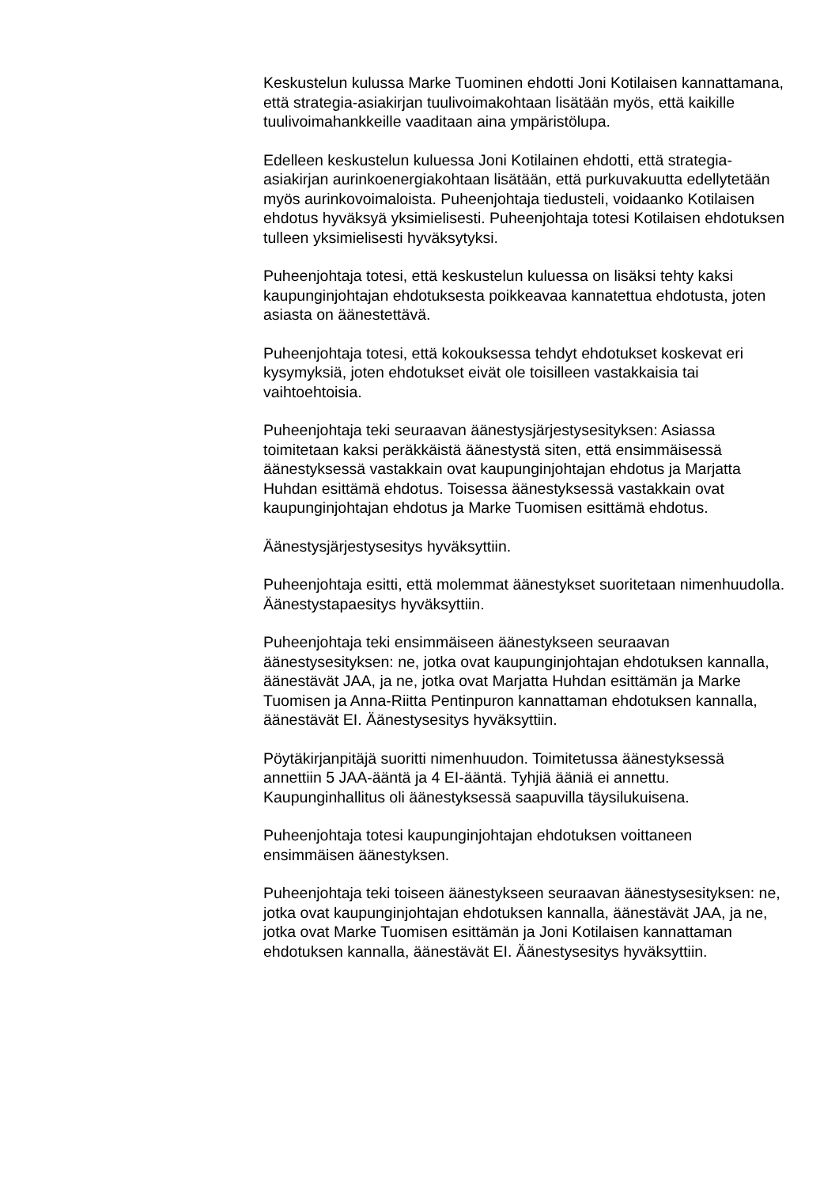Keskustelun kulussa Marke Tuominen ehdotti Joni Kotilaisen kannattamana, että strategia-asiakirjan tuulivoimakohtaan lisätään myös, että kaikille tuulivoimahankkeille vaaditaan aina ympäristölupa.
Edelleen keskustelun kuluessa Joni Kotilainen ehdotti, että strategia-asiakirjan aurinkoenergiakohtaan lisätään, että purkuvakuutta edellytetään myös aurinkovoimaloista. Puheenjohtaja tiedusteli, voidaanko Kotilaisen ehdotus hyväksyä yksimielisesti. Puheenjohtaja totesi Kotilaisen ehdotuksen tulleen yksimielisesti hyväksytyksi.
Puheenjohtaja totesi, että keskustelun kuluessa on lisäksi tehty kaksi kaupunginjohtajan ehdotuksesta poikkeavaa kannatettua ehdotusta, joten asiasta on äänestettävä.
Puheenjohtaja totesi, että kokouksessa tehdyt ehdotukset koskevat eri kysymyksiä, joten ehdotukset eivät ole toisilleen vastakkaisia tai vaihtoehtoisia.
Puheenjohtaja teki seuraavan äänestysjärjestysesityksen: Asiassa toimitetaan kaksi peräkkäistä äänestystä siten, että ensimmäisessä äänestyksessä vastakkain ovat kaupunginjohtajan ehdotus ja Marjatta Huhdan esittämä ehdotus. Toisessa äänestyksessä vastakkain ovat kaupunginjohtajan ehdotus ja Marke Tuomisen esittämä ehdotus.
Äänestysjärjestysesitys hyväksyttiin.
Puheenjohtaja esitti, että molemmat äänestykset suoritetaan nimenhuudolla. Äänestystapaesitys hyväksyttiin.
Puheenjohtaja teki ensimmäiseen äänestykseen seuraavan äänestysesityksen: ne, jotka ovat kaupunginjohtajan ehdotuksen kannalla, äänestävät JAA, ja ne, jotka ovat Marjatta Huhdan esittämän ja Marke Tuomisen ja Anna-Riitta Pentinpuron kannattaman ehdotuksen kannalla, äänestävät EI. Äänestysesitys hyväksyttiin.
Pöytäkirjanpitäjä suoritti nimenhuudon. Toimitetussa äänestyksessä annettiin 5 JAA-ääntä ja 4 EI-ääntä. Tyhjiä ääniä ei annettu. Kaupunginhallitus oli äänestyksessä saapuvilla täysilukuisena.
Puheenjohtaja totesi kaupunginjohtajan ehdotuksen voittaneen ensimmäisen äänestyksen.
Puheenjohtaja teki toiseen äänestykseen seuraavan äänestysesityksen: ne, jotka ovat kaupunginjohtajan ehdotuksen kannalla, äänestävät JAA, ja ne, jotka ovat Marke Tuomisen esittämän ja Joni Kotilaisen kannattaman ehdotuksen kannalla, äänestävät EI. Äänestysesitys hyväksyttiin.